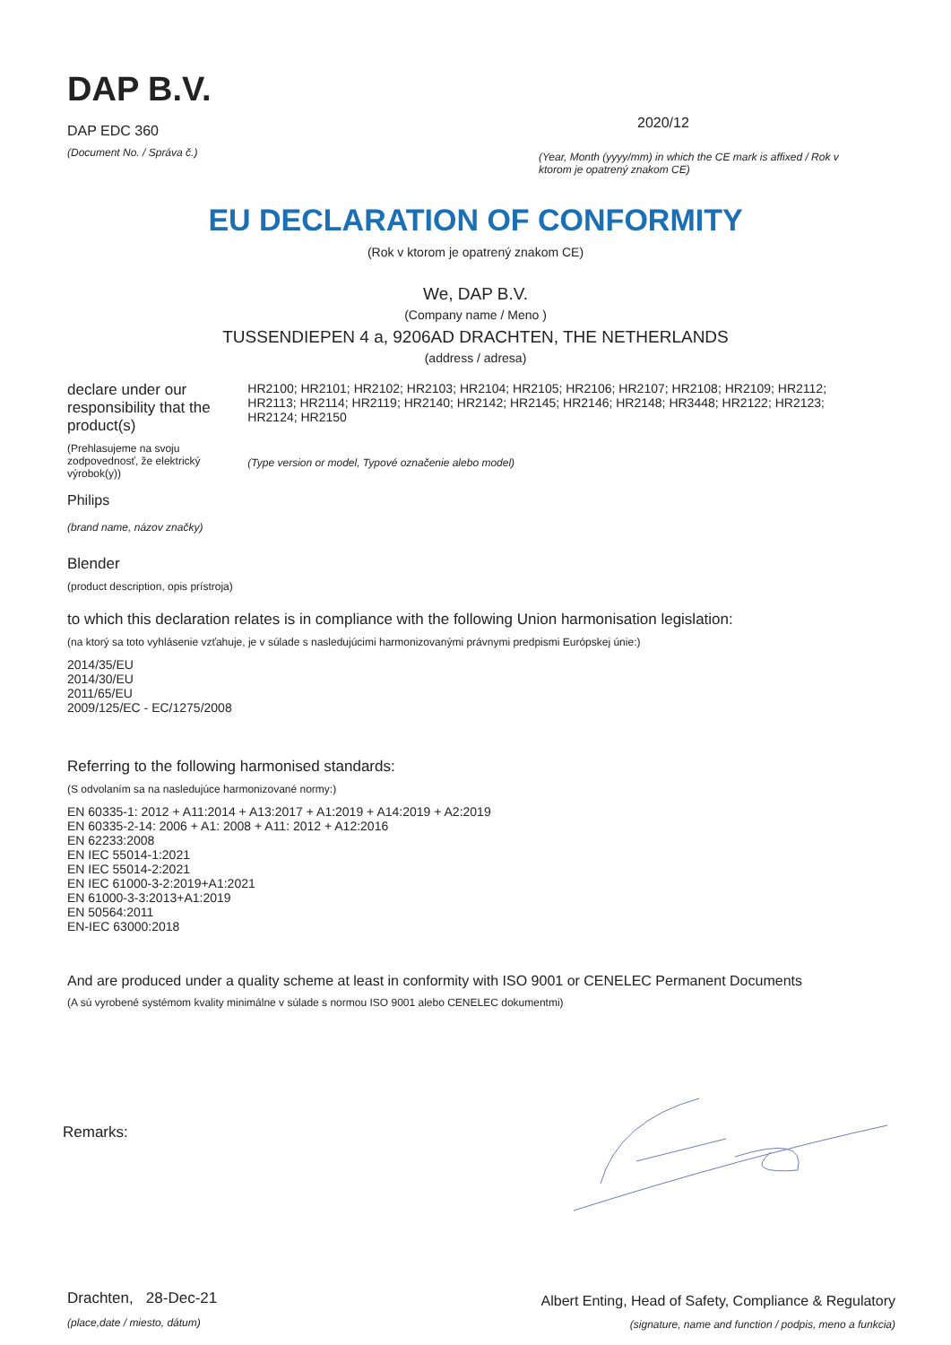DAP B.V.
DAP EDC 360
(Document No. / Správa č.)
2020/12
(Year, Month (yyyy/mm) in which the CE mark is affixed / Rok v ktorom je opatrený znakom CE)
EU DECLARATION OF CONFORMITY
(Rok v ktorom je opatrený znakom CE)
We, DAP B.V.
(Company name / Meno )
TUSSENDIEPEN 4 a, 9206AD DRACHTEN, THE NETHERLANDS
(address / adresa)
declare under our responsibility that the product(s)
(Prehlasujeme na svoju zodpovednosť, že elektrický výrobok(y))
Philips
(brand name, názov značky)
HR2100; HR2101; HR2102; HR2103; HR2104; HR2105; HR2106; HR2107; HR2108; HR2109; HR2112; HR2113; HR2114; HR2119; HR2140; HR2142; HR2145; HR2146; HR2148; HR3448; HR2122; HR2123; HR2124; HR2150
(Type version or model, Typové označenie alebo model)
Blender
(product description, opis prístroja)
to which this declaration relates is in compliance with the following Union harmonisation legislation:
(na ktorý sa toto vyhlásenie vzťahuje, je v súlade s nasledujúcimi harmonizovanými právnymi predpismi Európskej únie:)
2014/35/EU
2014/30/EU
2011/65/EU
2009/125/EC - EC/1275/2008
Referring to the following harmonised standards:
(S odvolaním sa na nasledujúce harmonizované normy:)
EN 60335-1: 2012 + A11:2014 + A13:2017 + A1:2019 + A14:2019 + A2:2019
EN 60335-2-14: 2006 + A1: 2008 + A11: 2012 + A12:2016
EN 62233:2008
EN IEC 55014-1:2021
EN IEC 55014-2:2021
EN IEC 61000-3-2:2019+A1:2021
EN 61000-3-3:2013+A1:2019
EN 50564:2011
EN-IEC 63000:2018
And are produced under a quality scheme at least in conformity with ISO 9001 or CENELEC Permanent Documents
(A sú vyrobené systémom kvality minimálne v súlade s normou ISO 9001 alebo CENELEC dokumentmi)
Remarks:
Drachten, 28-Dec-21
(place,date / miesto, dátum)
Albert Enting, Head of Safety, Compliance & Regulatory
(signature, name and function / podpis, meno a funkcia)